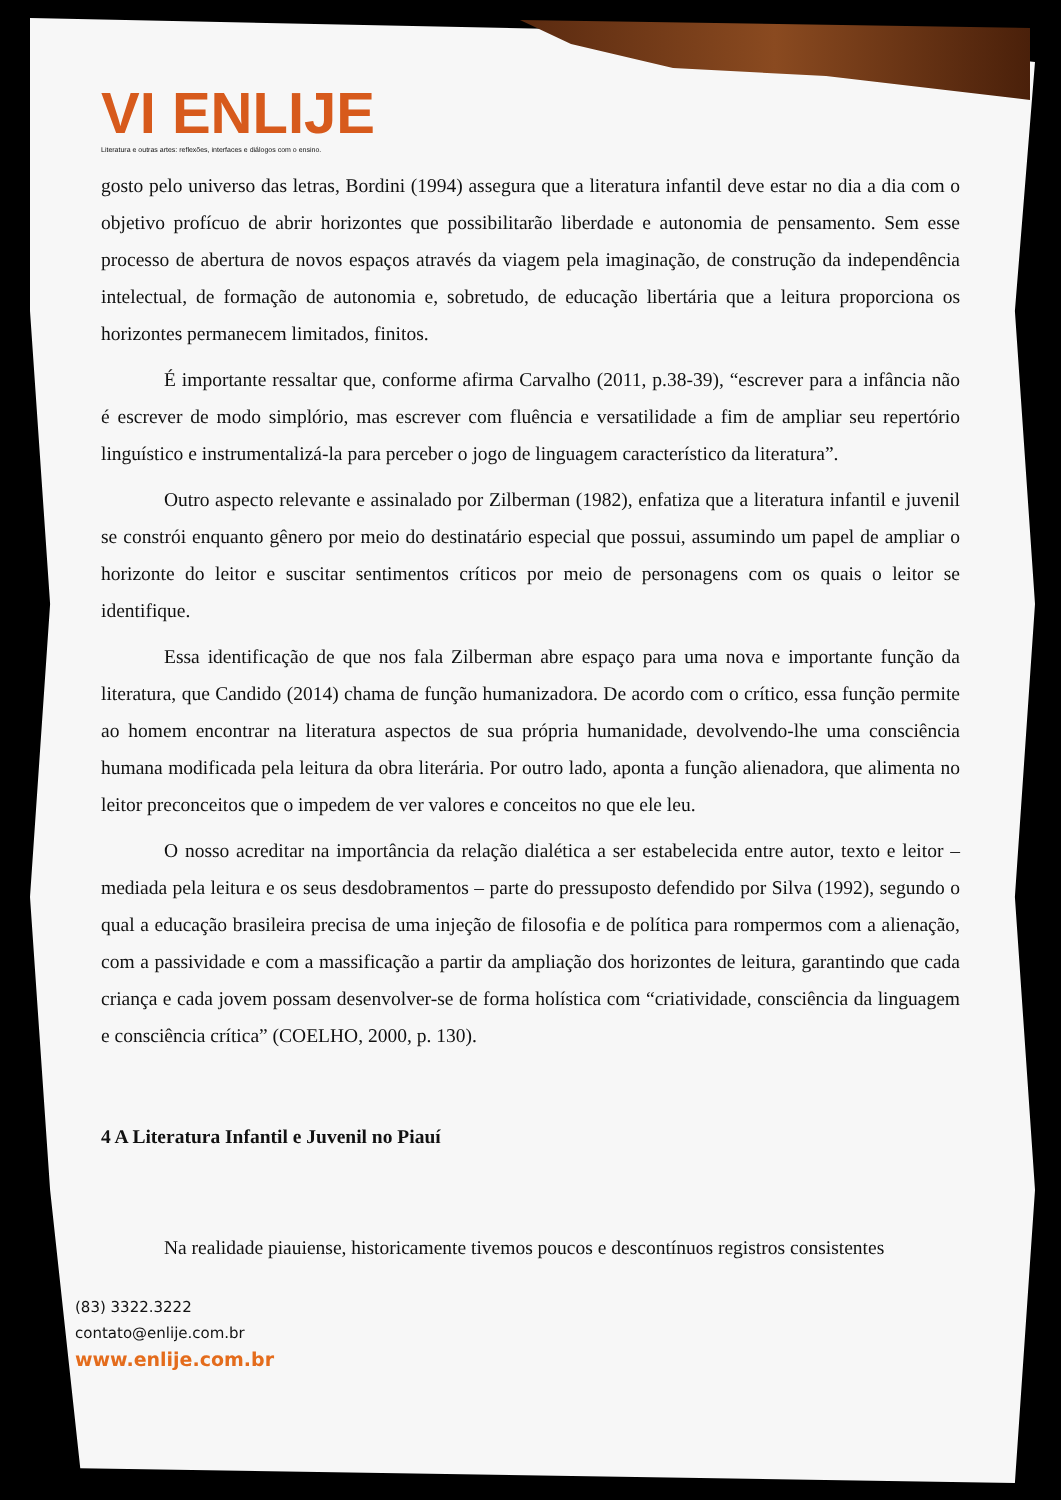VI ENLIJE
Literatura e outras artes: reflexões, interfaces e diálogos com o ensino.
gosto pelo universo das letras, Bordini (1994) assegura que a literatura infantil deve estar no dia a dia com o objetivo profícuo de abrir horizontes que possibilitarão liberdade e autonomia de pensamento. Sem esse processo de abertura de novos espaços através da viagem pela imaginação, de construção da independência intelectual, de formação de autonomia e, sobretudo, de educação libertária que a leitura proporciona os horizontes permanecem limitados, finitos.
É importante ressaltar que, conforme afirma Carvalho (2011, p.38-39), “escrever para a infância não é escrever de modo simplório, mas escrever com fluência e versatilidade a fim de ampliar seu repertório linguístico e instrumentalizá-la para perceber o jogo de linguagem característico da literatura”.
Outro aspecto relevante e assinalado por Zilberman (1982), enfatiza que a literatura infantil e juvenil se constrói enquanto gênero por meio do destinatário especial que possui, assumindo um papel de ampliar o horizonte do leitor e suscitar sentimentos críticos por meio de personagens com os quais o leitor se identifique.
Essa identificação de que nos fala Zilberman abre espaço para uma nova e importante função da literatura, que Candido (2014) chama de função humanizadora. De acordo com o crítico, essa função permite ao homem encontrar na literatura aspectos de sua própria humanidade, devolvendo-lhe uma consciência humana modificada pela leitura da obra literária. Por outro lado, aponta a função alienadora, que alimenta no leitor preconceitos que o impedem de ver valores e conceitos no que ele leu.
O nosso acreditar na importância da relação dialética a ser estabelecida entre autor, texto e leitor – mediada pela leitura e os seus desdobramentos – parte do pressuposto defendido por Silva (1992), segundo o qual a educação brasileira precisa de uma injeção de filosofia e de política para rompermos com a alienação, com a passividade e com a massificação a partir da ampliação dos horizontes de leitura, garantindo que cada criança e cada jovem possam desenvolver-se de forma holística com “criatividade, consciência da linguagem e consciência crítica” (COELHO, 2000, p. 130).
4 A Literatura Infantil e Juvenil no Piauí
Na realidade piauiense, historicamente tivemos poucos e descontínuos registros consistentes
(83) 3322.3222
contato@enlije.com.br
www.enlije.com.br